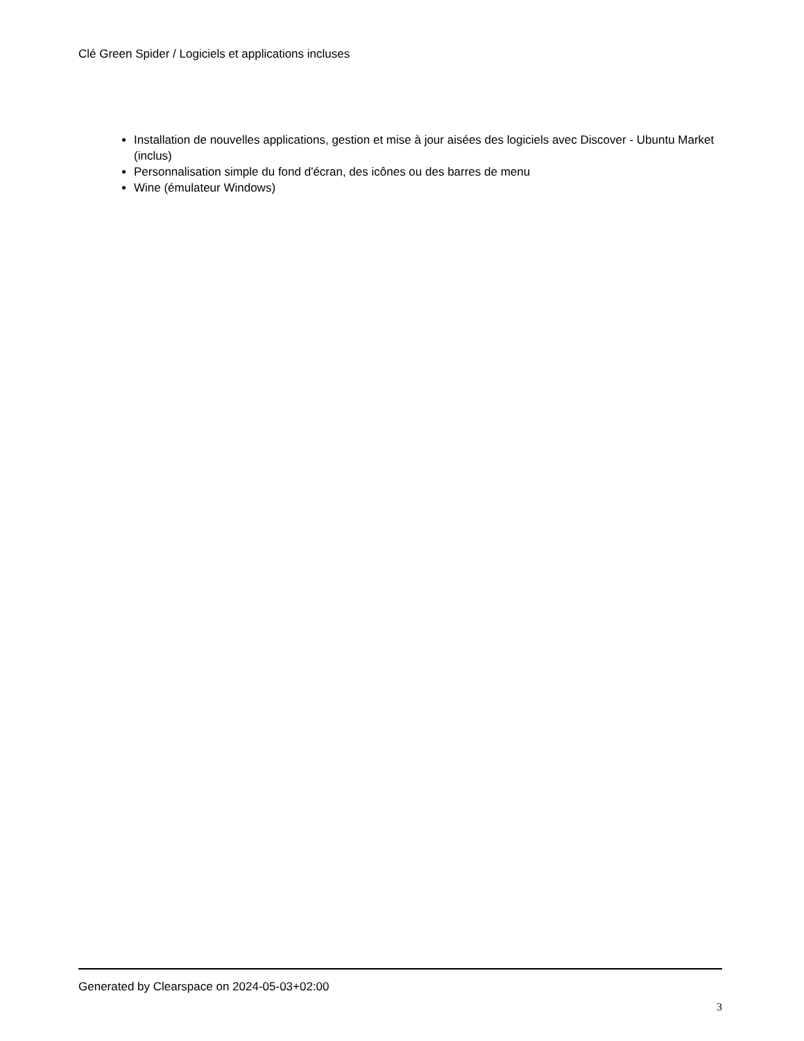Clé Green Spider / Logiciels et applications incluses
Installation de nouvelles applications, gestion et mise à jour aisées des logiciels avec Discover - Ubuntu Market (inclus)
Personnalisation simple du fond d'écran, des icônes ou des barres de menu
Wine (émulateur Windows)
Generated by Clearspace on 2024-05-03+02:00
3